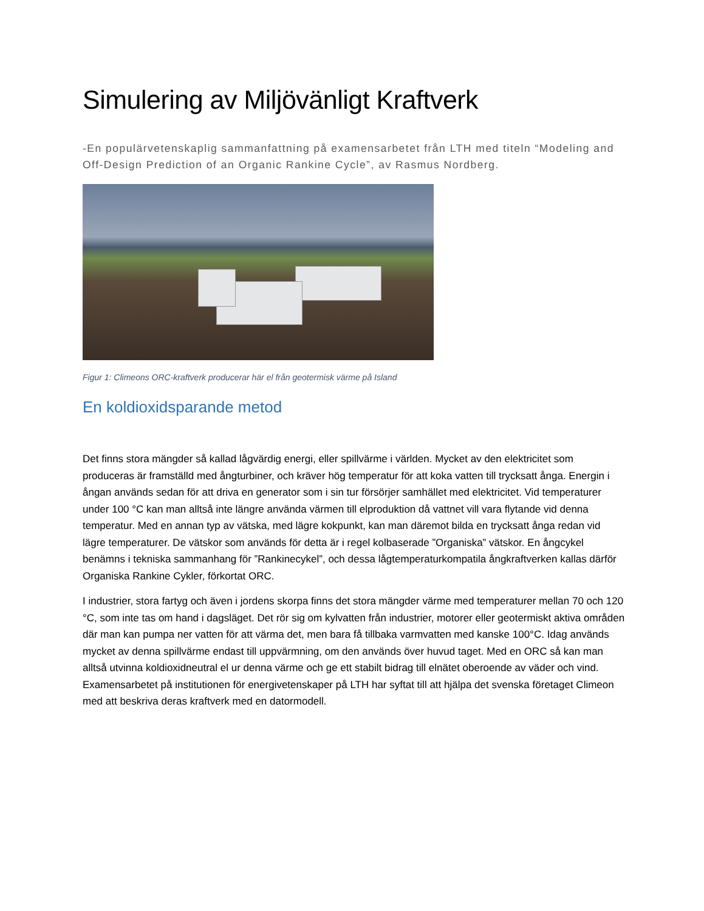Simulering av Miljövänligt Kraftverk
-En populärvetenskaplig sammanfattning på examensarbetet från LTH med titeln “Modeling and Off-Design Prediction of an Organic Rankine Cycle”, av Rasmus Nordberg.
Figur 1: Climeons ORC-kraftverk producerar här el från geotermisk värme på Island
En koldioxidsparande metod
Det finns stora mängder så kallad lågvärdig energi, eller spillvärme i världen. Mycket av den elektricitet som produceras är framställd med ångturbiner, och kräver hög temperatur för att koka vatten till trycksatt ånga. Energin i ångan används sedan för att driva en generator som i sin tur försörjer samhället med elektricitet. Vid temperaturer under 100 °C kan man alltså inte längre använda värmen till elproduktion då vattnet vill vara flytande vid denna temperatur. Med en annan typ av vätska, med lägre kokpunkt, kan man däremot bilda en trycksatt ånga redan vid lägre temperaturer. De vätskor som används för detta är i regel kolbaserade ”Organiska” vätskor. En ångcykel benämns i tekniska sammanhang för ”Rankinecykel”, och dessa lågtemperaturkompatila ångkraftverken kallas därför Organiska Rankine Cykler, förkortat ORC.
I industrier, stora fartyg och även i jordens skorpa finns det stora mängder värme med temperaturer mellan 70 och 120 °C, som inte tas om hand i dagsläget. Det rör sig om kylvatten från industrier, motorer eller geotermiskt aktiva områden där man kan pumpa ner vatten för att värma det, men bara få tillbaka varmvatten med kanske 100°C. Idag används mycket av denna spillvärme endast till uppvärmning, om den används över huvud taget. Med en ORC så kan man alltså utvinna koldioxidneutral el ur denna värme och ge ett stabilt bidrag till elnätet oberoende av väder och vind. Examensarbetet på institutionen för energivetenskaper på LTH har syftat till att hjälpa det svenska företaget Climeon med att beskriva deras kraftverk med en datormodell.